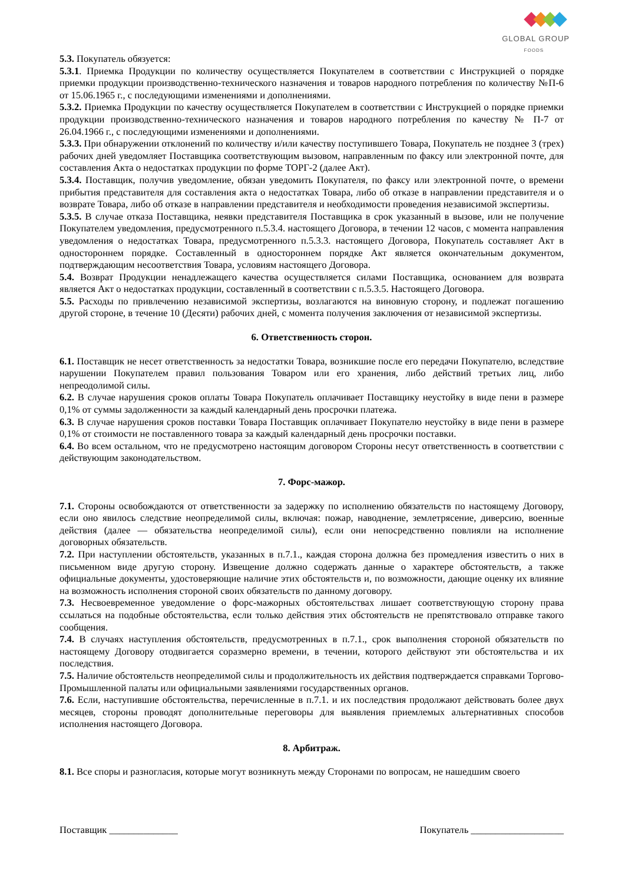GLOBAL GROUP
FOODS
5.3. Покупатель обязуется:
5.3.1. Приемка Продукции по количеству осуществляется Покупателем в соответствии с Инструкцией о порядке приемки продукции производственно-технического назначения и товаров народного потребления по количеству №П-6 от 15.06.1965 г., с последующими изменениями и дополнениями.
5.3.2. Приемка Продукции по качеству осуществляется Покупателем в соответствии с Инструкцией о порядке приемки продукции производственно-технического назначения и товаров народного потребления по качеству № П-7 от 26.04.1966 г., с последующими изменениями и дополнениями.
5.3.3. При обнаружении отклонений по количеству и/или качеству поступившего Товара, Покупатель не позднее 3 (трех) рабочих дней уведомляет Поставщика соответствующим вызовом, направленным по факсу или электронной почте, для составления Акта о недостатках продукции по форме ТОРГ-2 (далее Акт).
5.3.4. Поставщик, получив уведомление, обязан уведомить Покупателя, по факсу или электронной почте, о времени прибытия представителя для составления акта о недостатках Товара, либо об отказе в направлении представителя и о возврате Товара, либо об отказе в направлении представителя и необходимости проведения независимой экспертизы.
5.3.5. В случае отказа Поставщика, неявки представителя Поставщика в срок указанный в вызове, или не получение Покупателем уведомления, предусмотренного п.5.3.4. настоящего Договора, в течении 12 часов, с момента направления уведомления о недостатках Товара, предусмотренного п.5.3.3. настоящего Договора, Покупатель составляет Акт в одностороннем порядке. Составленный в одностороннем порядке Акт является окончательным документом, подтверждающим несоответствия Товара, условиям настоящего Договора.
5.4. Возврат Продукции ненадлежащего качества осуществляется силами Поставщика, основанием для возврата является Акт о недостатках продукции, составленный в соответствии с п.5.3.5. Настоящего Договора.
5.5. Расходы по привлечению независимой экспертизы, возлагаются на виновную сторону, и подлежат погашению другой стороне, в течение 10 (Десяти) рабочих дней, с момента получения заключения от независимой экспертизы.
6. Ответственность сторон.
6.1. Поставщик не несет ответственность за недостатки Товара, возникшие после его передачи Покупателю, вследствие нарушении Покупателем правил пользования Товаром или его хранения, либо действий третьих лиц, либо непреодолимой силы.
6.2. В случае нарушения сроков оплаты Товара Покупатель оплачивает Поставщику неустойку в виде пени в размере 0,1% от суммы задолженности за каждый календарный день просрочки платежа.
6.3. В случае нарушения сроков поставки Товара Поставщик оплачивает Покупателю неустойку в виде пени в размере 0,1% от стоимости не поставленного товара за каждый календарный день просрочки поставки.
6.4. Во всем остальном, что не предусмотрено настоящим договором Стороны несут ответственность в соответствии с действующим законодательством.
7. Форс-мажор.
7.1. Стороны освобождаются от ответственности за задержку по исполнению обязательств по настоящему Договору, если оно явилось следствие неопределимой силы, включая: пожар, наводнение, землетрясение, диверсию, военные действия (далее — обязательства неопределимой силы), если они непосредственно повлияли на исполнение договорных обязательств.
7.2. При наступлении обстоятельств, указанных в п.7.1., каждая сторона должна без промедления известить о них в письменном виде другую сторону. Извещение должно содержать данные о характере обстоятельств, а также официальные документы, удостоверяющие наличие этих обстоятельств и, по возможности, дающие оценку их влияние на возможность исполнения стороной своих обязательств по данному договору.
7.3. Несвоевременное уведомление о форс-мажорных обстоятельствах лишает соответствующую сторону права ссылаться на подобные обстоятельства, если только действия этих обстоятельств не препятствовало отправке такого сообщения.
7.4. В случаях наступления обстоятельств, предусмотренных в п.7.1., срок выполнения стороной обязательств по настоящему Договору отодвигается соразмерно времени, в течении, которого действуют эти обстоятельства и их последствия.
7.5. Наличие обстоятельств неопределимой силы и продолжительность их действия подтверждается справками Торгово-Промышленной палаты или официальными заявлениями государственных органов.
7.6. Если, наступившие обстоятельства, перечисленные в п.7.1. и их последствия продолжают действовать более двух месяцев, стороны проводят дополнительные переговоры для выявления приемлемых альтернативных способов исполнения настоящего Договора.
8. Арбитраж.
8.1. Все споры и разногласия, которые могут возникнуть между Сторонами по вопросам, не нашедшим своего
Поставщик ______________ Покупатель ___________________